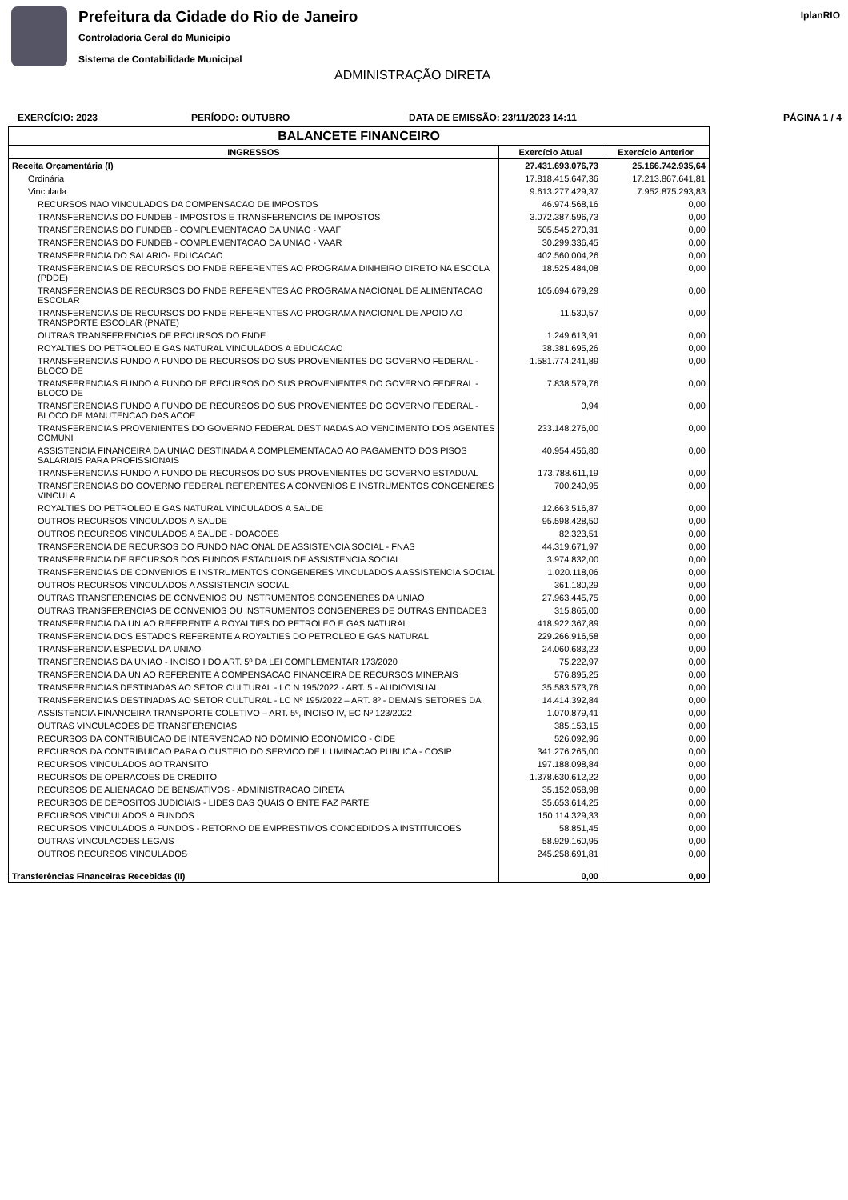Prefeitura da Cidade do Rio de Janeiro
Controladoria Geral do Município
Sistema de Contabilidade Municipal
IplanRIO
ADMINISTRAÇÃO DIRETA
EXERCÍCIO: 2023 PERÍODO: OUTUBRO DATA DE EMISSÃO: 23/11/2023 14:11 PÁGINA 1 / 4
| BALANCETE FINANCEIRO | | |
| --- | --- | --- |
| INGRESSOS | Exercício Atual | Exercício Anterior |
| Receita Orçamentária (I) | 27.431.693.076,73 | 25.166.742.935,64 |
| Ordinária | 17.818.415.647,36 | 17.213.867.641,81 |
| Vinculada | 9.613.277.429,37 | 7.952.875.293,83 |
| RECURSOS NAO VINCULADOS DA COMPENSACAO DE IMPOSTOS | 46.974.568,16 | 0,00 |
| TRANSFERENCIAS DO FUNDEB - IMPOSTOS E TRANSFERENCIAS DE IMPOSTOS | 3.072.387.596,73 | 0,00 |
| TRANSFERENCIAS DO FUNDEB - COMPLEMENTACAO DA UNIAO - VAAF | 505.545.270,31 | 0,00 |
| TRANSFERENCIAS DO FUNDEB - COMPLEMENTACAO DA UNIAO - VAAR | 30.299.336,45 | 0,00 |
| TRANSFERENCIA DO SALARIO- EDUCACAO | 402.560.004,26 | 0,00 |
| TRANSFERENCIAS DE RECURSOS DO FNDE REFERENTES AO PROGRAMA DINHEIRO DIRETO NA ESCOLA (PDDE) | 18.525.484,08 | 0,00 |
| TRANSFERENCIAS DE RECURSOS DO FNDE REFERENTES AO PROGRAMA NACIONAL DE ALIMENTACAO ESCOLAR | 105.694.679,29 | 0,00 |
| TRANSFERENCIAS DE RECURSOS DO FNDE REFERENTES AO PROGRAMA NACIONAL DE APOIO AO TRANSPORTE ESCOLAR (PNATE) | 11.530,57 | 0,00 |
| OUTRAS TRANSFERENCIAS DE RECURSOS DO FNDE | 1.249.613,91 | 0,00 |
| ROYALTIES DO PETROLEO E GAS NATURAL VINCULADOS A EDUCACAO | 38.381.695,26 | 0,00 |
| TRANSFERENCIAS FUNDO A FUNDO DE RECURSOS DO SUS PROVENIENTES DO GOVERNO FEDERAL - BLOCO DE | 1.581.774.241,89 | 0,00 |
| TRANSFERENCIAS FUNDO A FUNDO DE RECURSOS DO SUS PROVENIENTES DO GOVERNO FEDERAL - BLOCO DE | 7.838.579,76 | 0,00 |
| TRANSFERENCIAS FUNDO A FUNDO DE RECURSOS DO SUS PROVENIENTES DO GOVERNO FEDERAL - BLOCO DE MANUTENCAO DAS ACOE | 0,94 | 0,00 |
| TRANSFERENCIAS PROVENIENTES DO GOVERNO FEDERAL DESTINADAS AO VENCIMENTO DOS AGENTES COMUNI | 233.148.276,00 | 0,00 |
| ASSISTENCIA FINANCEIRA DA UNIAO DESTINADA A COMPLEMENTACAO AO PAGAMENTO DOS PISOS SALARIAIS PARA PROFISSIONAIS | 40.954.456,80 | 0,00 |
| TRANSFERENCIAS FUNDO A FUNDO DE RECURSOS DO SUS PROVENIENTES DO GOVERNO ESTADUAL | 173.788.611,19 | 0,00 |
| TRANSFERENCIAS DO GOVERNO FEDERAL REFERENTES A CONVENIOS E INSTRUMENTOS CONGENERES VINCULA | 700.240,95 | 0,00 |
| ROYALTIES DO PETROLEO E GAS NATURAL VINCULADOS A SAUDE | 12.663.516,87 | 0,00 |
| OUTROS RECURSOS VINCULADOS A SAUDE | 95.598.428,50 | 0,00 |
| OUTROS RECURSOS VINCULADOS A SAUDE - DOACOES | 82.323,51 | 0,00 |
| TRANSFERENCIA DE RECURSOS DO FUNDO NACIONAL DE ASSISTENCIA SOCIAL - FNAS | 44.319.671,97 | 0,00 |
| TRANSFERENCIA DE RECURSOS DOS FUNDOS ESTADUAIS DE ASSISTENCIA SOCIAL | 3.974.832,00 | 0,00 |
| TRANSFERENCIAS DE CONVENIOS E INSTRUMENTOS CONGENERES VINCULADOS A ASSISTENCIA SOCIAL | 1.020.118,06 | 0,00 |
| OUTROS RECURSOS VINCULADOS A ASSISTENCIA SOCIAL | 361.180,29 | 0,00 |
| OUTRAS TRANSFERENCIAS DE CONVENIOS OU INSTRUMENTOS CONGENERES DA UNIAO | 27.963.445,75 | 0,00 |
| OUTRAS TRANSFERENCIAS DE CONVENIOS OU INSTRUMENTOS CONGENERES DE OUTRAS ENTIDADES | 315.865,00 | 0,00 |
| TRANSFERENCIA DA UNIAO REFERENTE A ROYALTIES DO PETROLEO E GAS NATURAL | 418.922.367,89 | 0,00 |
| TRANSFERENCIA DOS ESTADOS REFERENTE A ROYALTIES DO PETROLEO E GAS NATURAL | 229.266.916,58 | 0,00 |
| TRANSFERENCIA ESPECIAL DA UNIAO | 24.060.683,23 | 0,00 |
| TRANSFERENCIAS DA UNIAO - INCISO I DO ART. 5º DA LEI COMPLEMENTAR 173/2020 | 75.222,97 | 0,00 |
| TRANSFERENCIA DA UNIAO REFERENTE A COMPENSACAO FINANCEIRA DE RECURSOS MINERAIS | 576.895,25 | 0,00 |
| TRANSFERENCIAS DESTINADAS AO SETOR CULTURAL - LC N 195/2022 - ART. 5 - AUDIOVISUAL | 35.583.573,76 | 0,00 |
| TRANSFERENCIAS DESTINADAS AO SETOR CULTURAL - LC Nº 195/2022 – ART. 8º - DEMAIS SETORES DA | 14.414.392,84 | 0,00 |
| ASSISTENCIA FINANCEIRA TRANSPORTE COLETIVO – ART. 5º, INCISO IV, EC Nº 123/2022 | 1.070.879,41 | 0,00 |
| OUTRAS VINCULACOES DE TRANSFERENCIAS | 385.153,15 | 0,00 |
| RECURSOS DA CONTRIBUICAO DE INTERVENCAO NO DOMINIO ECONOMICO - CIDE | 526.092,96 | 0,00 |
| RECURSOS DA CONTRIBUICAO PARA O CUSTEIO DO SERVICO DE ILUMINACAO PUBLICA - COSIP | 341.276.265,00 | 0,00 |
| RECURSOS VINCULADOS AO TRANSITO | 197.188.098,84 | 0,00 |
| RECURSOS DE OPERACOES DE CREDITO | 1.378.630.612,22 | 0,00 |
| RECURSOS DE ALIENACAO DE BENS/ATIVOS - ADMINISTRACAO DIRETA | 35.152.058,98 | 0,00 |
| RECURSOS DE DEPOSITOS JUDICIAIS - LIDES DAS QUAIS O ENTE FAZ PARTE | 35.653.614,25 | 0,00 |
| RECURSOS VINCULADOS A FUNDOS | 150.114.329,33 | 0,00 |
| RECURSOS VINCULADOS A FUNDOS - RETORNO DE EMPRESTIMOS CONCEDIDOS A INSTITUICOES | 58.851,45 | 0,00 |
| OUTRAS VINCULACOES LEGAIS | 58.929.160,95 | 0,00 |
| OUTROS RECURSOS VINCULADOS | 245.258.691,81 | 0,00 |
| Transferências Financeiras Recebidas (II) | 0,00 | 0,00 |